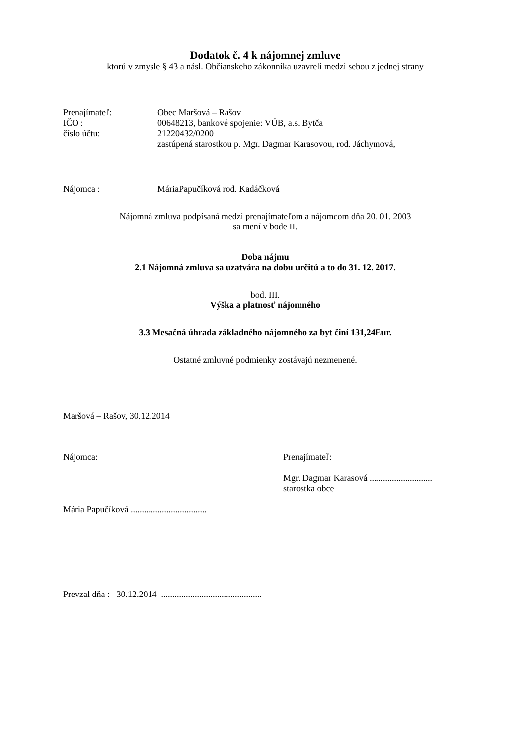Dodatok č. 4 k nájomnej zmluve
ktorú v zmysle § 43 a násl. Občianskeho zákonníka uzavreli medzi sebou z jednej strany
| Prenajímateľ: | Obec Maršová – Rašov |
| IČO : | 00648213, bankové spojenie: VÚB, a.s. Bytča |
| číslo účtu: | 21220432/0200 |
| | zastúpená starostkou p. Mgr. Dagmar Karasovou, rod. Jáchymová, |
| Nájomca : | MáriaPapučíková rod. Kadáčková |
Nájomná zmluva podpísaná medzi prenajímateľom a nájomcom dňa 20. 01. 2003
sa mení v bode II.
Doba nájmu
2.1 Nájomná zmluva sa uzatvára na dobu určitú a to do 31. 12. 2017.
bod. III.
Výška a platnosť nájomného
3.3 Mesačná úhrada základného nájomného za byt činí 131,24Eur.
Ostatné zmluvné podmienky zostávajú nezmenené.
Maršová – Rašov, 30.12.2014
Nájomca:
Mária Papučíková ..................................
Prenajímateľ:
Mgr. Dagmar Karasová ............................
starostka obce
Prevzal dňa : 30.12.2014 .............................................